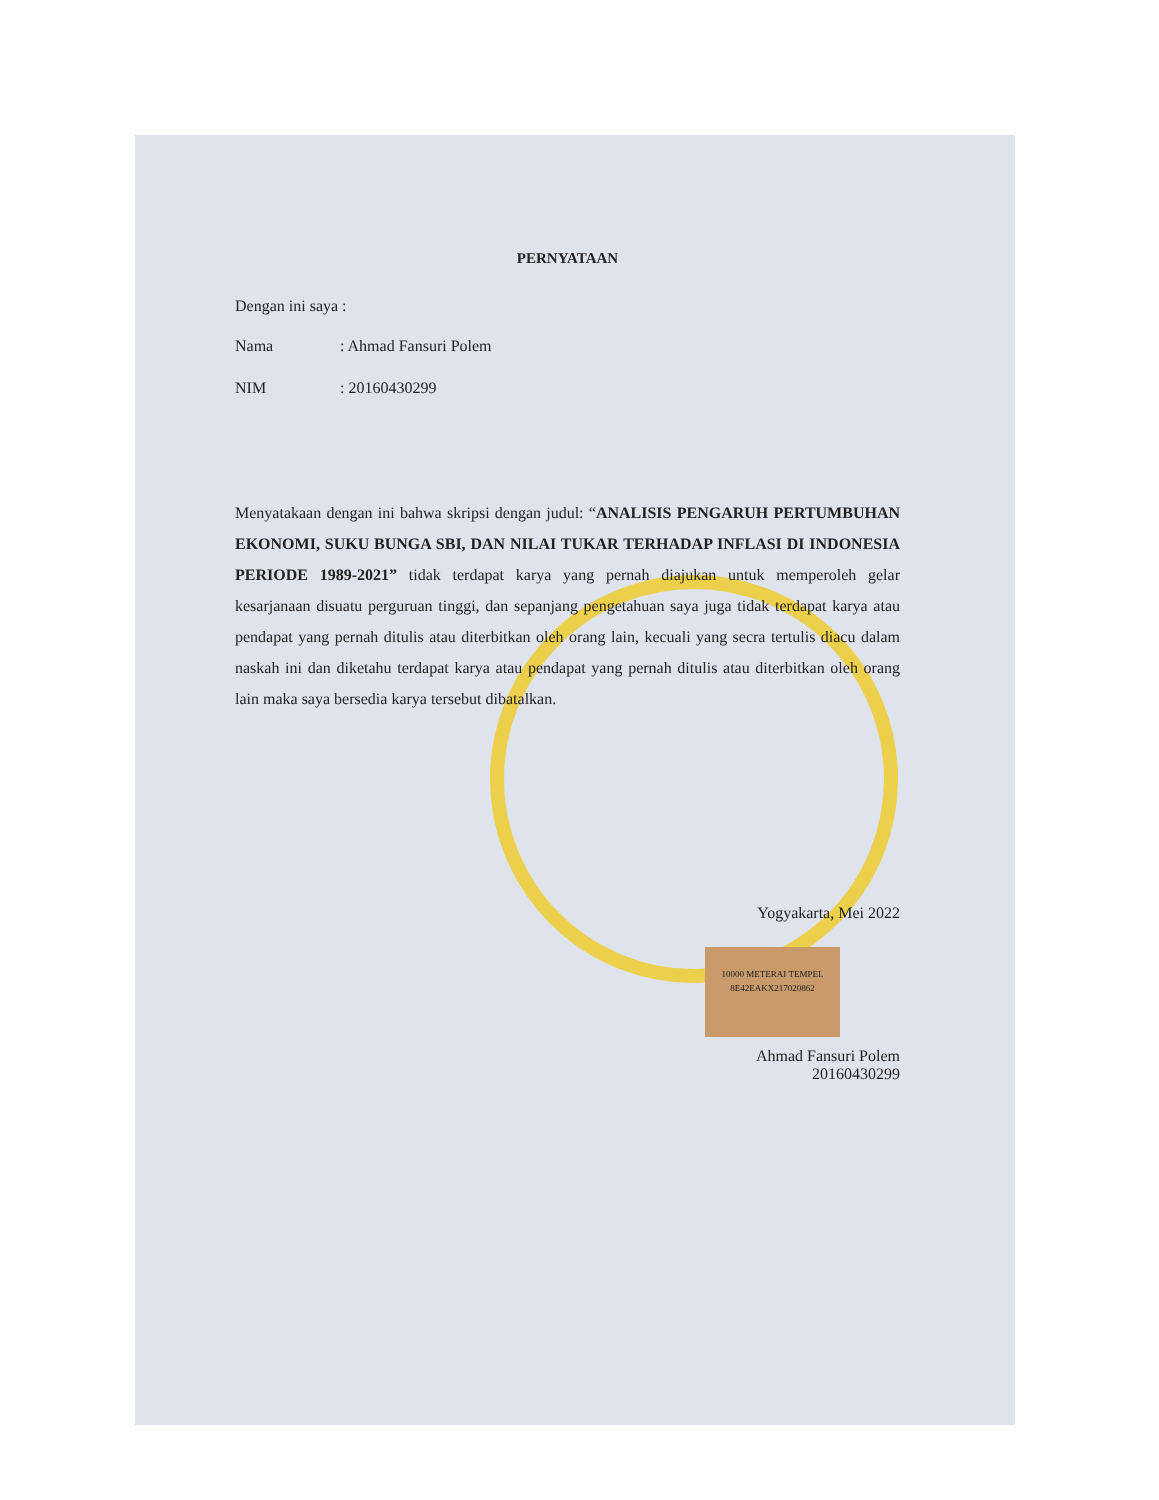PERNYATAAN
Dengan ini saya :
Nama: Ahmad Fansuri Polem
NIM: 20160430299
Menyatakaan dengan ini bahwa skripsi dengan judul: “ANALISIS PENGARUH PERTUMBUHAN EKONOMI, SUKU BUNGA SBI, DAN NILAI TUKAR TERHADAP INFLASI DI INDONESIA PERIODE 1989-2021” tidak terdapat karya yang pernah diajukan untuk memperoleh gelar kesarjanaan disuatu perguruan tinggi, dan sepanjang pengetahuan saya juga tidak terdapat karya atau pendapat yang pernah ditulis atau diterbitkan oleh orang lain, kecuali yang secra tertulis diacu dalam naskah ini dan diketahu terdapat karya atau pendapat yang pernah ditulis atau diterbitkan oleh orang lain maka saya bersedia karya tersebut dibatalkan.
Yogyakarta, Mei 2022
10000 METERAI TEMPEL
8E42EAKX217020862
Ahmad Fansuri Polem
20160430299